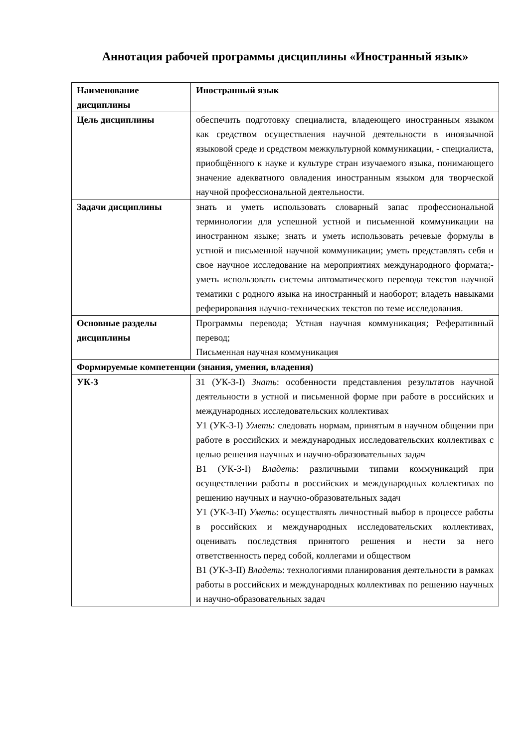Аннотация рабочей программы дисциплины «Иностранный язык»
| Наименование дисциплины | Иностранный язык |
| Цель дисциплины | обеспечить подготовку специалиста, владеющего иностранным языком как средством осуществления научной деятельности в иноязычной языковой среде и средством межкультурной коммуникации, - специалиста, приобщённого к науке и культуре стран изучаемого языка, понимающего значение адекватного овладения иностранным языком для творческой научной профессиональной деятельности. |
| Задачи дисциплины | знать и уметь использовать словарный запас профессиональной терминологии для успешной устной и письменной коммуникации на иностранном языке; знать и уметь использовать речевые формулы в устной и письменной научной коммуникации; уметь представлять себя и свое научное исследование на мероприятиях международного формата;- уметь использовать системы автоматического перевода текстов научной тематики с родного языка на иностранный и наоборот; владеть навыками реферирования научно-технических текстов по теме исследования. |
| Основные разделы дисциплины | Программы перевода; Устная научная коммуникация; Реферативный перевод; Письменная научная коммуникация |
| Формируемые компетенции (знания, умения, владения) | |
| УК-3 | З1 (УК-3-I) Знать : особенности представления результатов научной деятельности в устной и письменной форме при работе в российских и международных исследовательских коллективах У1 (УК-3-I) Уметь : следовать нормам, принятым в научном общении при работе в российских и международных исследовательских коллективах с целью решения научных и научно-образовательных задач В1 (УК-3-I) Владеть : различными типами коммуникаций при осуществлении работы в российских и международных коллективах по решению научных и научно-образовательных задач У1 (УК-3-II) Уметь : осуществлять личностный выбор в процессе работы в российских и международных исследовательских коллективах, оценивать последствия принятого решения и нести за него ответственность перед собой, коллегами и обществом В1 (УК-3-II) Владеть : технологиями планирования деятельности в рамках работы в российских и международных коллективах по решению научных и научно-образовательных задач |